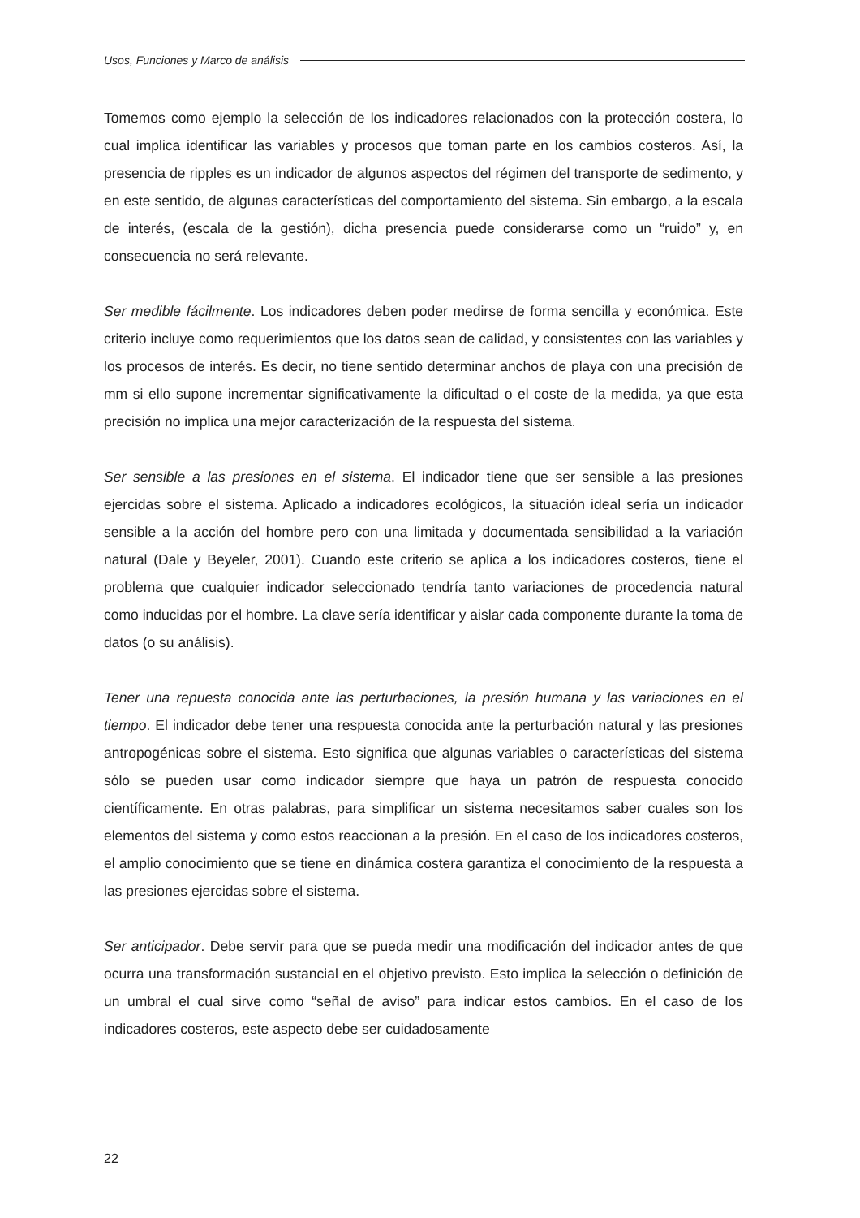Usos, Funciones y Marco de análisis
Tomemos como ejemplo la selección de los indicadores relacionados con la protección costera, lo cual implica identificar las variables y procesos que toman parte en los cambios costeros. Así, la presencia de ripples es un indicador de algunos aspectos del régimen del transporte de sedimento, y en este sentido, de algunas características del comportamiento del sistema. Sin embargo, a la escala de interés, (escala de la gestión), dicha presencia puede considerarse como un “ruido” y, en consecuencia no será relevante.
Ser medible fácilmente. Los indicadores deben poder medirse de forma sencilla y económica. Este criterio incluye como requerimientos que los datos sean de calidad, y consistentes con las variables y los procesos de interés. Es decir, no tiene sentido determinar anchos de playa con una precisión de mm si ello supone incrementar significativamente la dificultad o el coste de la medida, ya que esta precisión no implica una mejor caracterización de la respuesta del sistema.
Ser sensible a las presiones en el sistema. El indicador tiene que ser sensible a las presiones ejercidas sobre el sistema. Aplicado a indicadores ecológicos, la situación ideal sería un indicador sensible a la acción del hombre pero con una limitada y documentada sensibilidad a la variación natural (Dale y Beyeler, 2001). Cuando este criterio se aplica a los indicadores costeros, tiene el problema que cualquier indicador seleccionado tendría tanto variaciones de procedencia natural como inducidas por el hombre. La clave sería identificar y aislar cada componente durante la toma de datos (o su análisis).
Tener una repuesta conocida ante las perturbaciones, la presión humana y las variaciones en el tiempo. El indicador debe tener una respuesta conocida ante la perturbación natural y las presiones antropogénicas sobre el sistema. Esto significa que algunas variables o características del sistema sólo se pueden usar como indicador siempre que haya un patrón de respuesta conocido científicamente. En otras palabras, para simplificar un sistema necesitamos saber cuales son los elementos del sistema y como estos reaccionan a la presión. En el caso de los indicadores costeros, el amplio conocimiento que se tiene en dinámica costera garantiza el conocimiento de la respuesta a las presiones ejercidas sobre el sistema.
Ser anticipador. Debe servir para que se pueda medir una modificación del indicador antes de que ocurra una transformación sustancial en el objetivo previsto. Esto implica la selección o definición de un umbral el cual sirve como “señal de aviso” para indicar estos cambios. En el caso de los indicadores costeros, este aspecto debe ser cuidadosamente
22